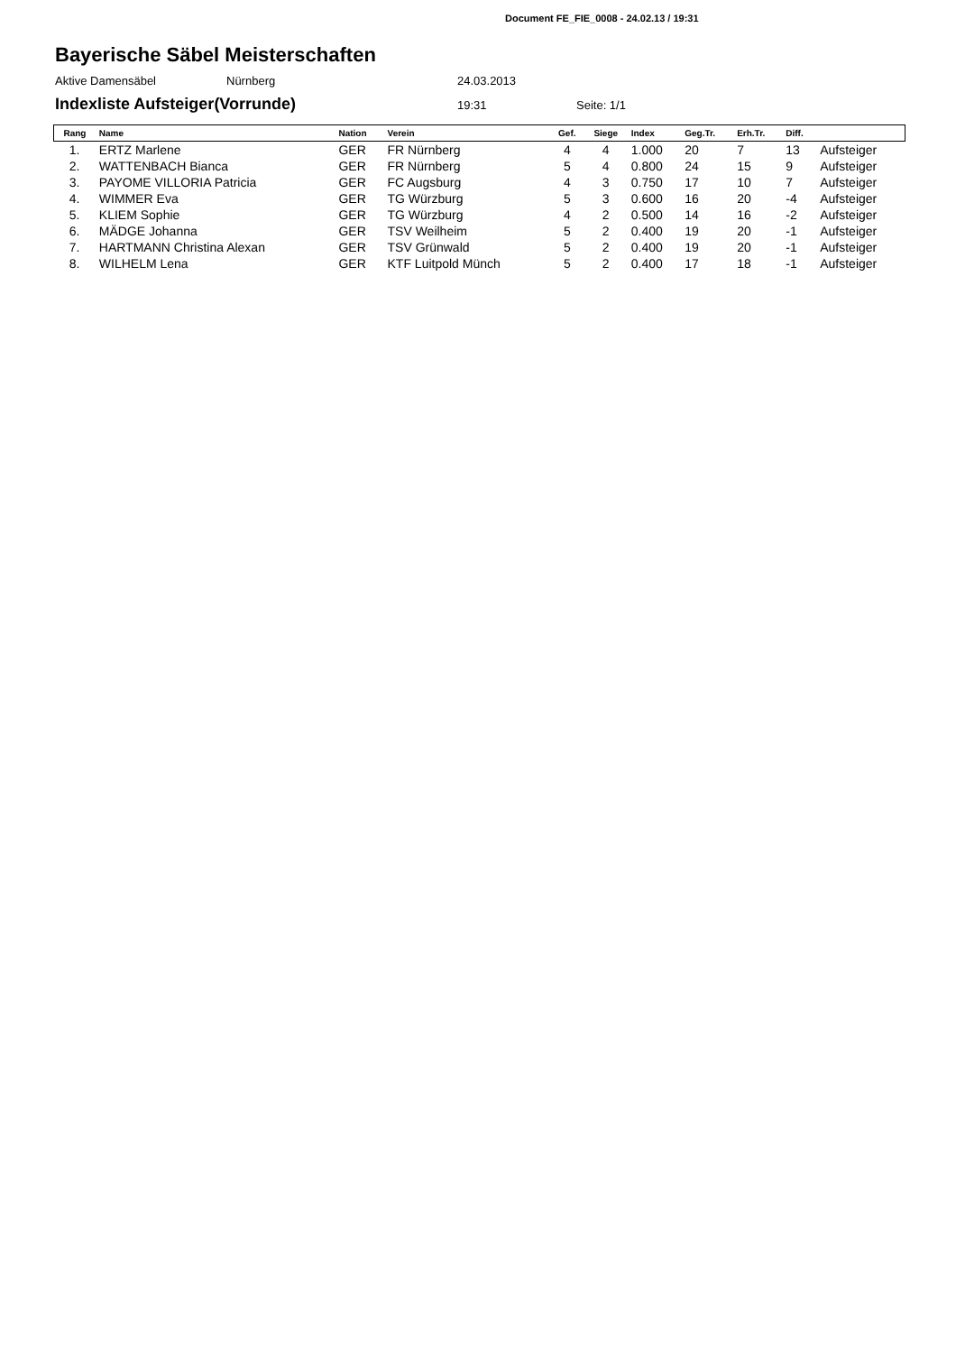Document FE_FIE_0008 - 24.02.13 / 19:31
Bayerische Säbel Meisterschaften
Aktive Damensäbel Nürnberg 24.03.2013
Indexliste Aufsteiger(Vorrunde) 19:31 Seite: 1/1
| Rang | Name | Nation | Verein | Gef. | Siege | Index | Geg.Tr. | Erh.Tr. | Diff. | |
| --- | --- | --- | --- | --- | --- | --- | --- | --- | --- | --- |
| 1. | ERTZ Marlene | GER | FR Nürnberg | 4 | 4 | 1.000 | 20 | 7 | 13 | Aufsteiger |
| 2. | WATTENBACH Bianca | GER | FR Nürnberg | 5 | 4 | 0.800 | 24 | 15 | 9 | Aufsteiger |
| 3. | PAYOME VILLORIA Patricia | GER | FC Augsburg | 4 | 3 | 0.750 | 17 | 10 | 7 | Aufsteiger |
| 4. | WIMMER Eva | GER | TG Würzburg | 5 | 3 | 0.600 | 16 | 20 | -4 | Aufsteiger |
| 5. | KLIEM Sophie | GER | TG Würzburg | 4 | 2 | 0.500 | 14 | 16 | -2 | Aufsteiger |
| 6. | MÄDGE Johanna | GER | TSV Weilheim | 5 | 2 | 0.400 | 19 | 20 | -1 | Aufsteiger |
| 7. | HARTMANN Christina Alexan | GER | TSV Grünwald | 5 | 2 | 0.400 | 19 | 20 | -1 | Aufsteiger |
| 8. | WILHELM Lena | GER | KTF Luitpold Münch | 5 | 2 | 0.400 | 17 | 18 | -1 | Aufsteiger |